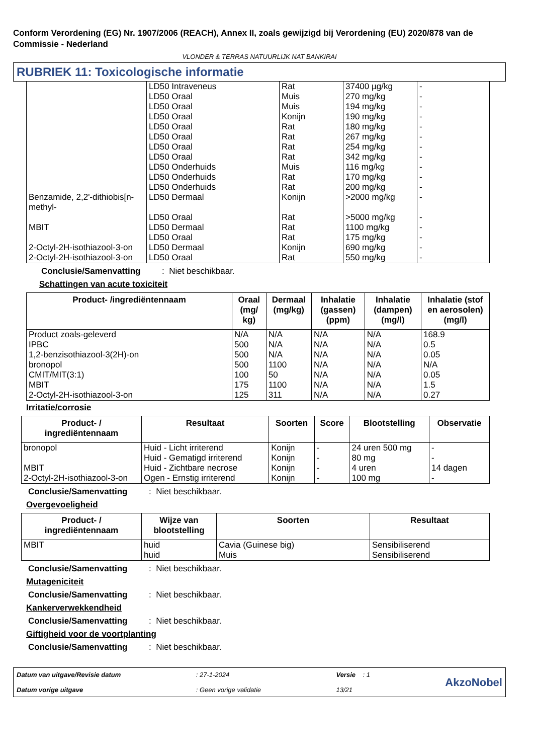Conform Verordening (EG) Nr. 1907/2006 (REACH), Annex II, zoals gewijzigd bij Verordening (EU) 2020/878 van de Commissie - Nederland
VLONDER & TERRAS NATUURLIJK NAT BANKIRAI
RUBRIEK 11: Toxicologische informatie
| | LD50 Intraveneus | Rat | 37400 µg/kg | - |
| | LD50 Oraal | Muis | 270 mg/kg | - |
| | LD50 Oraal | Muis | 194 mg/kg | - |
| | LD50 Oraal | Konijn | 190 mg/kg | - |
| | LD50 Oraal | Rat | 180 mg/kg | - |
| | LD50 Oraal | Rat | 267 mg/kg | - |
| | LD50 Oraal | Rat | 254 mg/kg | - |
| | LD50 Oraal | Rat | 342 mg/kg | - |
| | LD50 Onderhuids | Muis | 116 mg/kg | - |
| | LD50 Onderhuids | Rat | 170 mg/kg | - |
| | LD50 Onderhuids | Rat | 200 mg/kg | - |
| Benzamide, 2,2'-dithiobis[n-methyl- | LD50 Dermaal | Konijn | >2000 mg/kg | - |
| | LD50 Oraal | Rat | >5000 mg/kg | - |
| MBIT | LD50 Dermaal | Rat | 1100 mg/kg | - |
| | LD50 Oraal | Rat | 175 mg/kg | - |
| 2-Octyl-2H-isothiazool-3-on | LD50 Dermaal | Konijn | 690 mg/kg | - |
| 2-Octyl-2H-isothiazool-3-on | LD50 Oraal | Rat | 550 mg/kg | - |
Conclusie/Samenvatting: Niet beschikbaar.
Schattingen van acute toxiciteit
| Product- /ingrediëntennaam | Oraal (mg/ kg) | Dermaal (mg/kg) | Inhalatie (gassen) (ppm) | Inhalatie (dampen) (mg/l) | Inhalatie (stof en aerosolen) (mg/l) |
| --- | --- | --- | --- | --- | --- |
| Product zoals-geleverd | N/A | N/A | N/A | N/A | 168.9 |
| IPBC | 500 | N/A | N/A | N/A | 0.5 |
| 1,2-benzisothiazool-3(2H)-on | 500 | N/A | N/A | N/A | 0.05 |
| bronopol | 500 | 1100 | N/A | N/A | N/A |
| CMIT/MIT(3:1) | 100 | 50 | N/A | N/A | 0.05 |
| MBIT | 175 | 1100 | N/A | N/A | 1.5 |
| 2-Octyl-2H-isothiazool-3-on | 125 | 311 | N/A | N/A | 0.27 |
Irritatie/corrosie
| Product- / ingrediëntennaam | Resultaat | Soorten | Score | Blootstelling | Observatie |
| --- | --- | --- | --- | --- | --- |
| bronopol | Huid - Licht irriterend | Konijn | - | 24 uren 500 mg | - |
| | Huid - Gematigd irriterend | Konijn | - | 80 mg | - |
| MBIT | Huid - Zichtbare necrose | Konijn | - | 4 uren | 14 dagen |
| 2-Octyl-2H-isothiazool-3-on | Ogen - Ernstig irriterend | Konijn | - | 100 mg | - |
Conclusie/Samenvatting: Niet beschikbaar.
Overgevoeligheid
| Product- / ingrediëntennaam | Wijze van blootstelling | Soorten | Resultaat |
| --- | --- | --- | --- |
| MBIT | huid huid | Cavia (Guinese big) Muis | Sensibiliserend Sensibiliserend |
Conclusie/Samenvatting: Niet beschikbaar.
Mutageniciteit
Conclusie/Samenvatting: Niet beschikbaar.
Kankerverwekkendheid
Conclusie/Samenvatting: Niet beschikbaar.
Giftigheid voor de voortplanting
Conclusie/Samenvatting: Niet beschikbaar.
Datum van uitgave/Revisie datum
Datum vorige uitgave
: 27-1-2024
: Geen vorige validatie
Versie : 1
13/21
AkzoNobel